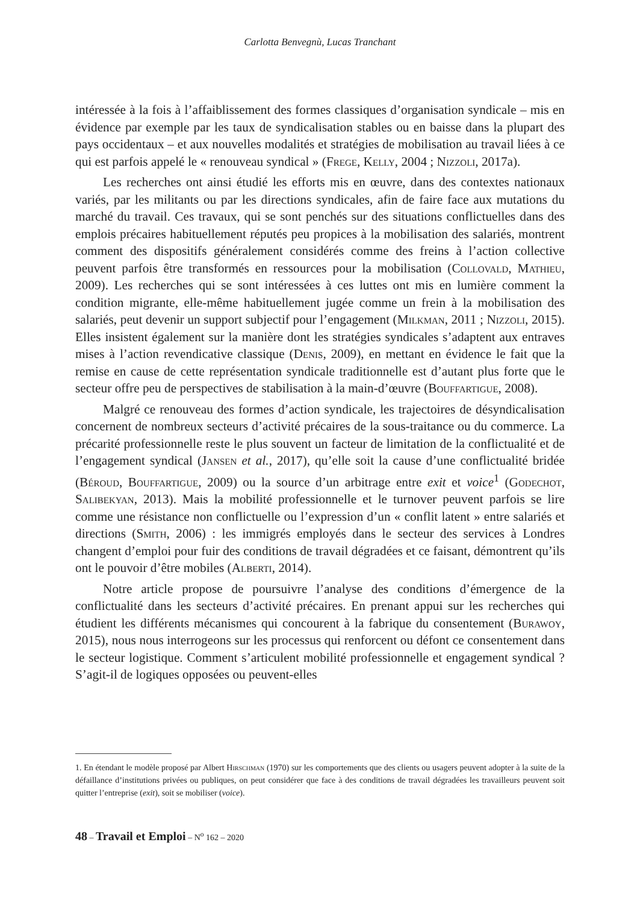Carlotta Benvegnù, Lucas Tranchant
intéressée à la fois à l’affaiblissement des formes classiques d’organisation syndicale – mis en évidence par exemple par les taux de syndicalisation stables ou en baisse dans la plupart des pays occidentaux – et aux nouvelles modalités et stratégies de mobilisation au travail liées à ce qui est parfois appelé le « renouveau syndical » (Frege, Kelly, 2004 ; Nizzoli, 2017a).
Les recherches ont ainsi étudié les efforts mis en œuvre, dans des contextes nationaux variés, par les militants ou par les directions syndicales, afin de faire face aux mutations du marché du travail. Ces travaux, qui se sont penchés sur des situations conflictuelles dans des emplois précaires habituellement réputés peu propices à la mobilisation des salariés, montrent comment des dispositifs généralement considérés comme des freins à l’action collective peuvent parfois être transformés en ressources pour la mobilisation (Collovald, Mathieu, 2009). Les recherches qui se sont intéressées à ces luttes ont mis en lumière comment la condition migrante, elle-même habituellement jugée comme un frein à la mobilisation des salariés, peut devenir un support subjectif pour l’engagement (Milkman, 2011 ; Nizzoli, 2015). Elles insistent également sur la manière dont les stratégies syndicales s’adaptent aux entraves mises à l’action revendicative classique (Denis, 2009), en mettant en évidence le fait que la remise en cause de cette représentation syndicale traditionnelle est d’autant plus forte que le secteur offre peu de perspectives de stabilisation à la main-d’œuvre (Bouffartigue, 2008).
Malgré ce renouveau des formes d’action syndicale, les trajectoires de désyndicalisation concernent de nombreux secteurs d’activité précaires de la sous-traitance ou du commerce. La précarité professionnelle reste le plus souvent un facteur de limitation de la conflictualité et de l’engagement syndical (Jansen et al., 2017), qu’elle soit la cause d’une conflictualité bridée (Béroud, Bouffartigue, 2009) ou la source d’un arbitrage entre exit et voice<sup>1</sup> (Godechot, Salibekyan, 2013). Mais la mobilité professionnelle et le turnover peuvent parfois se lire comme une résistance non conflictuelle ou l’expression d’un « conflit latent » entre salariés et directions (Smith, 2006) : les immigrés employés dans le secteur des services à Londres changent d’emploi pour fuir des conditions de travail dégradées et ce faisant, démontrent qu’ils ont le pouvoir d’être mobiles (Alberti, 2014).
Notre article propose de poursuivre l’analyse des conditions d’émergence de la conflictualité dans les secteurs d’activité précaires. En prenant appui sur les recherches qui étudient les différents mécanismes qui concourent à la fabrique du consentement (Burawoy, 2015), nous nous interrogeons sur les processus qui renforcent ou défont ce consentement dans le secteur logistique. Comment s’articulent mobilité professionnelle et engagement syndical ? S’agit-il de logiques opposées ou peuvent-elles
1. En étendant le modèle proposé par Albert Hirschman (1970) sur les comportements que des clients ou usagers peuvent adopter à la suite de la défaillance d’institutions privées ou publiques, on peut considérer que face à des conditions de travail dégradées les travailleurs peuvent soit quitter l’entreprise (exit), soit se mobiliser (voice).
48 – Travail et Emploi – N<sup>o</sup> 162 – 2020